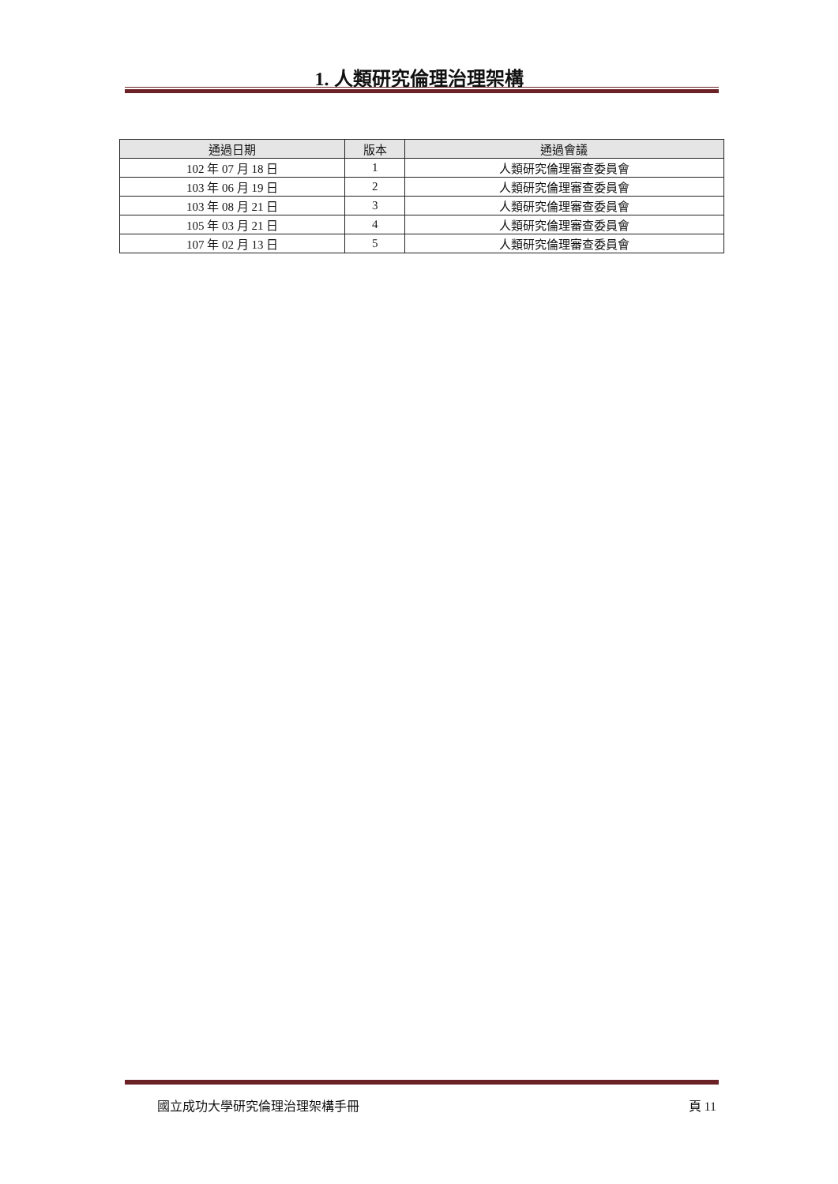1. 人類研究倫理治理架構
| 通過日期 | 版本 | 通過會議 |
| --- | --- | --- |
| 102 年 07 月 18 日 | 1 | 人類研究倫理審查委員會 |
| 103 年 06 月 19 日 | 2 | 人類研究倫理審查委員會 |
| 103 年 08 月 21 日 | 3 | 人類研究倫理審查委員會 |
| 105 年 03 月 21 日 | 4 | 人類研究倫理審查委員會 |
| 107 年 02 月 13 日 | 5 | 人類研究倫理審查委員會 |
國立成功大學研究倫理治理架構手冊 頁 11